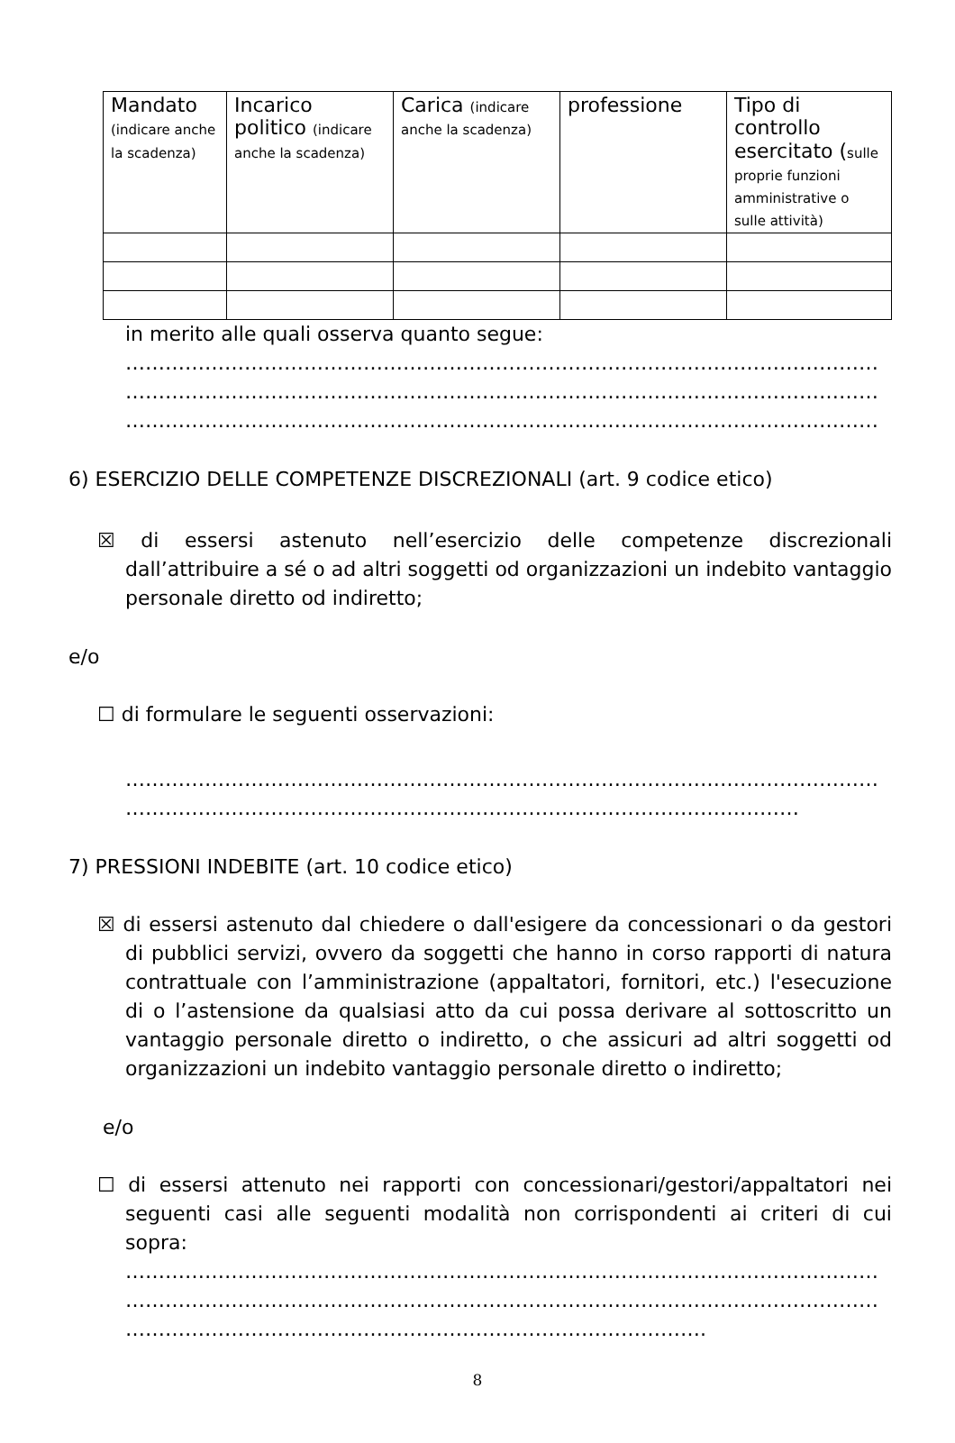| Mandato (indicare anche la scadenza) | Incarico politico (indicare anche la scadenza) | Carica (indicare anche la scadenza) | professione | Tipo di controllo esercitato ( sulle proprie funzioni amministrative o sulle attività) |
| --- | --- | --- | --- | --- |
in merito alle quali osserva quanto segue:
……………………………………………………………………………………………………
……………………………………………………………………………………………………
……………………………………………………………………………………………………
6) ESERCIZIO DELLE COMPETENZE DISCREZIONALI (art. 9 codice etico)
☒ di essersi astenuto nell’esercizio delle competenze discrezionali dall’attribuire a sé o ad altri soggetti od organizzazioni un indebito vantaggio personale diretto od indiretto;
e/o
☐ di formulare le seguenti osservazioni:
……………………………………………………………………………………………………
…………………………………………………………………………………………
7) PRESSIONI INDEBITE (art. 10 codice etico)
☒ di essersi astenuto dal chiedere o dall'esigere da concessionari o da gestori di pubblici servizi, ovvero da soggetti che hanno in corso rapporti di natura contrattuale con l’amministrazione (appaltatori, fornitori, etc.) l'esecuzione di o l’astensione da qualsiasi atto da cui possa derivare al sottoscritto un vantaggio personale diretto o indiretto, o che assicuri ad altri soggetti od organizzazioni un indebito vantaggio personale diretto o indiretto;
e/o
☐ di essersi attenuto nei rapporti con concessionari/gestori/appaltatori nei seguenti casi alle seguenti modalità non corrispondenti ai criteri di cui sopra:
……………………………………………………………………………………………………
……………………………………………………………………………………………………
…………………………………………………………………………….
8